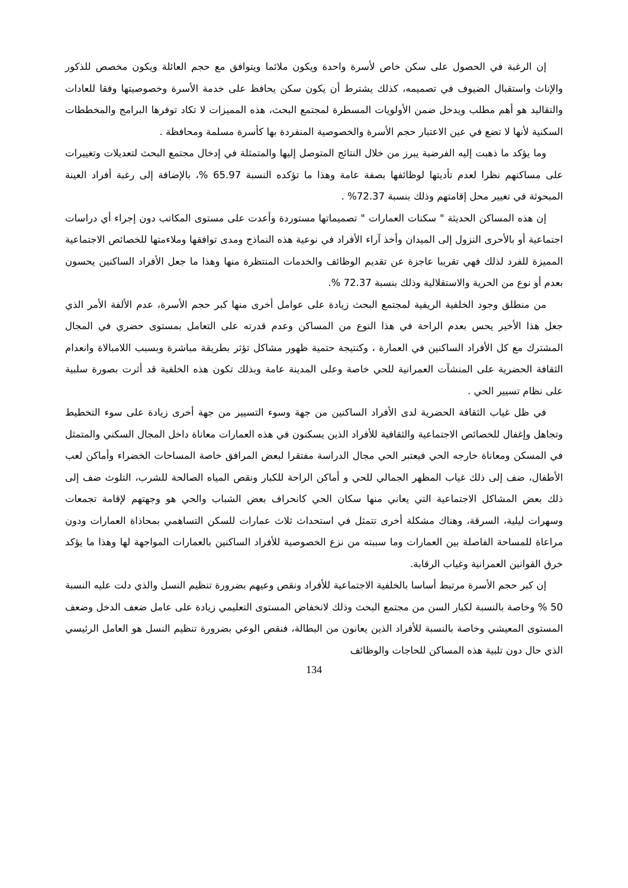إن الرغبة في الحصول على سكن خاص لأسرة واحدة ويكون ملائما ويتوافق مع حجم العائلة ويكون مخصص للذكور والإناث واستقبال الضيوف في تصميمه، كذلك يشترط أن يكون سكن يحافظ على خدمة الأسرة وخصوصيتها وفقا للعادات والتقاليد هو أهم مطلب ويدخل ضمن الأولويات المسطرة لمجتمع البحث، هذه المميزات لا تكاد توفرها البرامج والمخططات السكنية لأنها لا تضع في عين الاعتبار حجم الأسرة والخصوصية المنفردة بها كأسرة مسلمة ومحافظة .
وما يؤكد ما ذهبت إليه الفرضية يبرز من خلال النتائج المتوصل إليها والمتمثلة في إدخال مجتمع البحث لتعديلات وتغييرات على مساكنهم نظرا لعدم تأديتها لوظائفها بصفة عامة وهذا ما تؤكده النسبة 65.97 %، بالإضافة إلى رغبة أفراد العينة المبحوثة في تغيير محل إقامتهم وذلك بنسبة 72.37% .
إن هذه المساكن الحديثة " سكنات العمارات " تصميماتها مستوردة وأعدت على مستوى المكاتب دون إجراء أي دراسات اجتماعية أو بالأحرى النزول إلى الميدان وأخذ آراء الأفراد في نوعية هذه النماذج ومدى توافقها وملاءمتها للخصائص الاجتماعية المميزة للفرد لذلك فهي تقريبا عاجزة عن تقديم الوظائف والخدمات المنتظرة منها وهذا ما جعل الأفراد الساكنين يحسون بعدم أو نوع من الحرية والاستقلالية وذلك بنسبة 72.37 %.
من منطلق وجود الخلفية الريفية لمجتمع البحث زيادة على عوامل أخرى منها كبر حجم الأسرة، عدم الألفة الأمر الذي جعل هذا الأخير يحس بعدم الراحة في هذا النوع من المساكن وعدم قدرته على التعامل بمستوى حضري في المجال المشترك مع كل الأفراد الساكنين في العمارة ، وكنتيجة حتمية ظهور مشاكل تؤثر بطريقة مباشرة وبسبب اللامبالاة وانعدام الثقافة الحضرية على المنشآت العمرانية للحي خاصة وعلى المدينة عامة وبذلك تكون هذه الخلفية قد أثرت بصورة سلبية على نظام تسيير الحي .
في ظل غياب الثقافة الحضرية لدى الأفراد الساكنين من جهة وسوء التسيير من جهة أخرى زيادة على سوء التخطيط وتجاهل وإغفال للخصائص الاجتماعية والثقافية للأفراد الذين يسكنون في هذه العمارات معاناة داخل المجال السكني والمتمثل في المسكن ومعاناة خارجه الحي فيعتبر الحي مجال الدراسة مفتقرا لبعض المرافق خاصة المساحات الخضراء وأماكن لعب الأطفال، ضف إلى ذلك غياب المظهر الجمالي للحي و أماكن الراحة للكبار ونقص المياه الصالحة للشرب، التلوث ضف إلى ذلك بعض المشاكل الاجتماعية التي يعاني منها سكان الحي كانحراف بعض الشباب والحي هو وجهتهم لإقامة تجمعات وسهرات ليلية، السرقة، وهناك مشكلة أخرى تتمثل في استحداث ثلاث عمارات للسكن التساهمي بمحاذاة العمارات ودون مراعاة للمساحة الفاصلة بين العمارات وما سببته من نزع الخصوصية للأفراد الساكنين بالعمارات المواجهة لها وهذا ما يؤكد خرق القوانين العمرانية وغياب الرقابة.
إن كبر حجم الأسرة مرتبط أساسا بالخلفية الاجتماعية للأفراد ونقص وعيهم بضرورة تنظيم النسل والذي دلت عليه النسبة 50 % وخاصة بالنسبة لكبار السن من مجتمع البحث وذلك لانخفاض المستوى التعليمي زيادة على عامل ضعف الدخل وضعف المستوى المعيشي وخاصة بالنسبة للأفراد الذين يعانون من البطالة، فنقص الوعي بضرورة تنظيم النسل هو العامل الرئيسي الذي حال دون تلبية هذه المساكن للحاجات والوظائف
134